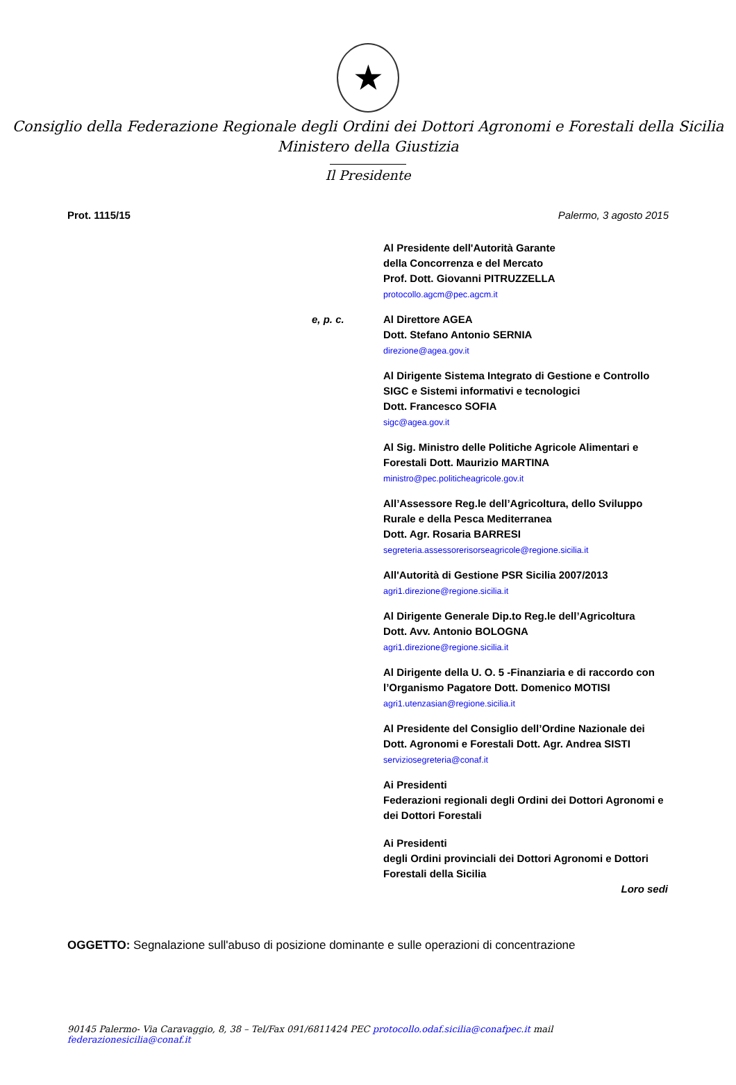★
Consiglio della Federazione Regionale degli Ordini dei Dottori Agronomi e Forestali della Sicilia
Ministero della Giustizia
Il Presidente
Prot. 1115/15 Palermo, 3 agosto 2015
Al Presidente dell'Autorità Garante
della Concorrenza e del Mercato
Prof. Dott. Giovanni PITRUZZELLA
protocollo.agcm@pec.agcm.it
e, p. c. Al Direttore AGEA
Dott. Stefano Antonio SERNIA
direzione@agea.gov.it
Al Dirigente Sistema Integrato di Gestione e Controllo SIGC e Sistemi informativi e tecnologici
Dott. Francesco SOFIA
sigc@agea.gov.it
Al Sig. Ministro delle Politiche Agricole Alimentari e Forestali Dott. Maurizio MARTINA
ministro@pec.politicheagricole.gov.it
All’Assessore Reg.le dell’Agricoltura, dello Sviluppo Rurale e della Pesca Mediterranea
Dott. Agr. Rosaria BARRESI
segreteria.assessorerisorseagricole@regione.sicilia.it
All'Autorità di Gestione PSR Sicilia 2007/2013
agri1.direzione@regione.sicilia.it
Al Dirigente Generale Dip.to Reg.le dell’Agricoltura
Dott. Avv. Antonio BOLOGNA
agri1.direzione@regione.sicilia.it
Al Dirigente della U. O. 5 -Finanziaria e di raccordo con l’Organismo Pagatore Dott. Domenico MOTISI
agri1.utenzasian@regione.sicilia.it
Al Presidente del Consiglio dell’Ordine Nazionale dei Dott. Agronomi e Forestali Dott. Agr. Andrea SISTI
serviziosegreteria@conaf.it
Ai Presidenti
Federazioni regionali degli Ordini dei Dottori Agronomi e dei Dottori Forestali
Ai Presidenti
degli Ordini provinciali dei Dottori Agronomi e Dottori Forestali della Sicilia
Loro sedi
OGGETTO: Segnalazione sull'abuso di posizione dominante e sulle operazioni di concentrazione
90145 Palermo- Via Caravaggio, 8, 38 – Tel/Fax 091/6811424 PEC protocollo.odaf.sicilia@conafpec.it mail federazionesicilia@conaf.it